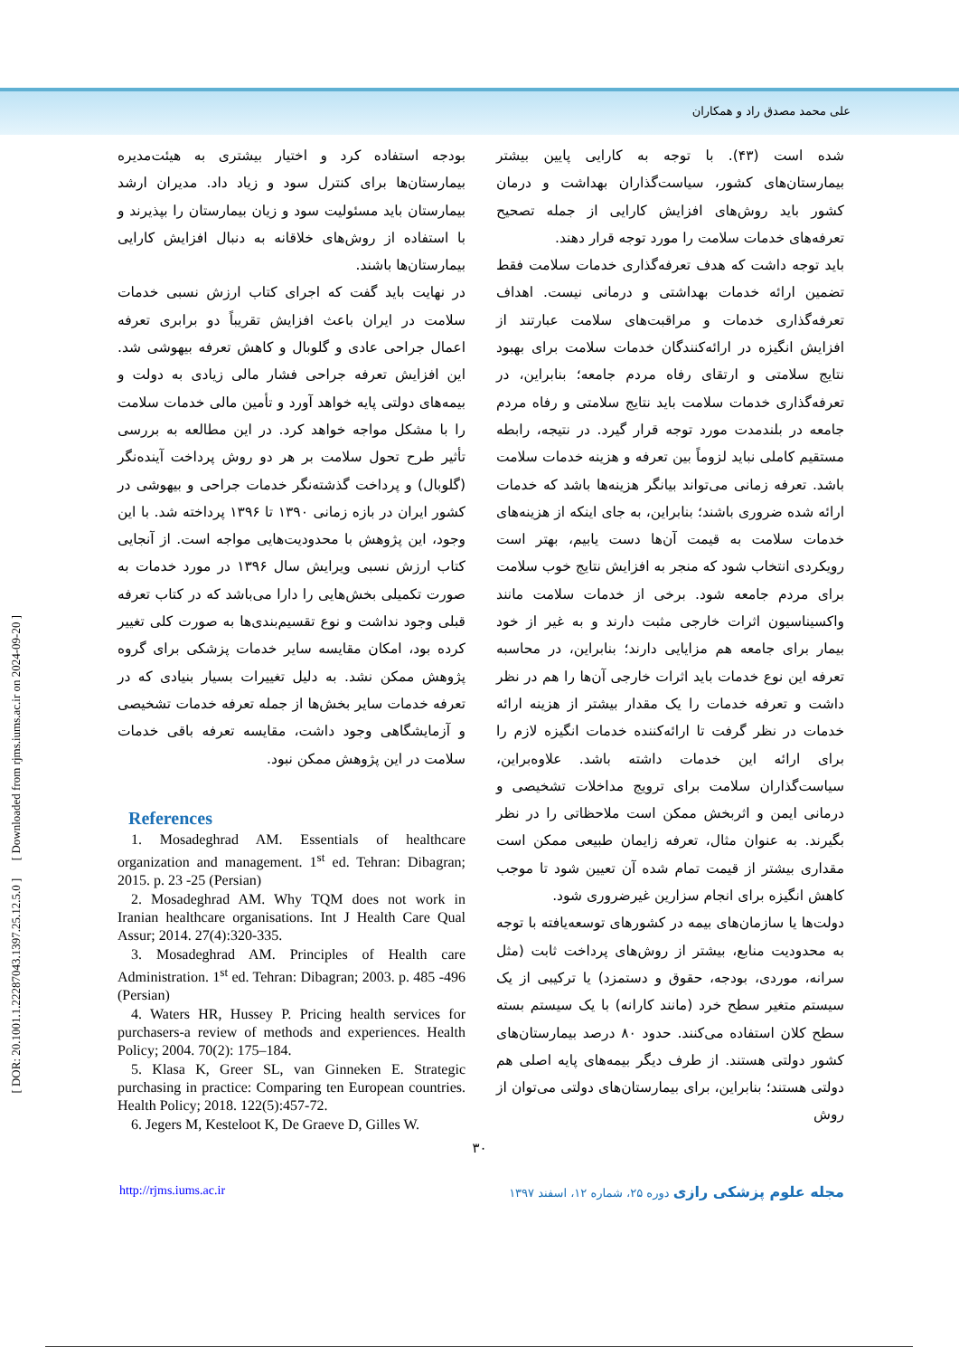علی محمد مصدق راد و همکاران
شده است (۴۳). با توجه به کارایی پایین بیشتر بیمارستان‌های کشور، سیاست‌گذاران بهداشت و درمان کشور باید روش‌های افزایش کارایی از جمله تصحیح تعرفه‌های خدمات سلامت را مورد توجه قرار دهند.
باید توجه داشت که هدف تعرفه‌گذاری خدمات سلامت فقط تضمین ارائه خدمات بهداشتی و درمانی نیست. اهداف تعرفه‌گذاری خدمات و مراقبت‌های سلامت عبارتند از افزایش انگیزه در ارائه‌کنندگان خدمات سلامت برای بهبود نتایج سلامتی و ارتقای رفاه مردم جامعه؛ بنابراین، در تعرفه‌گذاری خدمات سلامت باید نتایج سلامتی و رفاه مردم جامعه در بلندمدت مورد توجه قرار گیرد. در نتیجه، رابطه مستقیم کاملی نباید لزوماً بین تعرفه و هزینه خدمات سلامت باشد. تعرفه زمانی می‌تواند بیانگر هزینه‌ها باشد که خدمات ارائه شده ضروری باشند؛ بنابراین، به جای اینکه از هزینه‌های خدمات سلامت به قیمت آن‌ها دست یابیم، بهتر است رویکردی انتخاب شود که منجر به افزایش نتایج خوب سلامت برای مردم جامعه شود. برخی از خدمات سلامت مانند واکسیناسیون اثرات خارجی مثبت دارند و به غیر از خود بیمار برای جامعه هم مزایایی دارند؛ بنابراین، در محاسبه تعرفه این نوع خدمات باید اثرات خارجی آن‌ها را هم در نظر داشت و تعرفه خدمات را یک مقدار بیشتر از هزینه ارائه خدمات در نظر گرفت تا ارائه‌کننده خدمات انگیزه لازم را برای ارائه این خدمات داشته باشد. علاوه‌براین، سیاست‌گذاران سلامت برای ترویج مداخلات تشخیصی و درمانی ایمن و اثربخش ممکن است ملاحظاتی را در نظر بگیرند. به عنوان مثال، تعرفه زایمان طبیعی ممکن است مقداری بیشتر از قیمت تمام شده آن تعیین شود تا موجب کاهش انگیزه برای انجام سزارین غیرضروری شود.
دولت‌ها یا سازمان‌های بیمه در کشورهای توسعه‌یافته با توجه به محدودیت منابع، بیشتر از روش‌های پرداخت ثابت (مثل سرانه، موردی، بودجه، حقوق و دستمزد) یا ترکیبی از یک سیستم متغیر سطح خرد (مانند کارانه) با یک سیستم بسته سطح کلان استفاده می‌کنند. حدود ۸۰ درصد بیمارستان‌های کشور دولتی هستند. از طرف دیگر بیمه‌های پایه اصلی هم دولتی هستند؛ بنابراین، برای بیمارستان‌های دولتی می‌توان از روش
بودجه استفاده کرد و اختیار بیشتری به هیئت‌مدیره بیمارستان‌ها برای کنترل سود و زیاد داد. مدیران ارشد بیمارستان باید مسئولیت سود و زیان بیمارستان را بپذیرند و با استفاده از روش‌های خلاقانه به دنبال افزایش کارایی بیمارستان‌ها باشند.
در نهایت باید گفت که اجرای کتاب ارزش نسبی خدمات سلامت در ایران باعث افزایش تقریباً دو برابری تعرفه اعمال جراحی عادی و گلوبال و کاهش تعرفه بیهوشی شد. این افزایش تعرفه جراحی فشار مالی زیادی به دولت و بیمه‌های دولتی پایه خواهد آورد و تأمین مالی خدمات سلامت را با مشکل مواجه خواهد کرد. در این مطالعه به بررسی تأثیر طرح تحول سلامت بر هر دو روش پرداخت آینده‌نگر (گلوبال) و پرداخت گذشته‌نگر خدمات جراحی و بیهوشی در کشور ایران در بازه زمانی ۱۳۹۰ تا ۱۳۹۶ پرداخته شد. با این وجود، این پژوهش با محدودیت‌هایی مواجه است. از آنجایی کتاب ارزش نسبی ویرایش سال ۱۳۹۶ در مورد خدمات به صورت تکمیلی بخش‌هایی را دارا می‌باشد که در کتاب تعرفه قبلی وجود نداشت و نوع تقسیم‌بندی‌ها به صورت کلی تغییر کرده بود، امکان مقایسه سایر خدمات پزشکی برای گروه پژوهش ممکن نشد. به دلیل تغییرات بسیار بنیادی که در تعرفه خدمات سایر بخش‌ها از جمله تعرفه خدمات تشخیصی و آزمایشگاهی وجود داشت، مقایسه تعرفه باقی خدمات سلامت در این پژوهش ممکن نبود.
References
1. Mosadeghrad AM. Essentials of healthcare organization and management. 1<sup>st</sup> ed. Tehran: Dibagran; 2015. p. 23 -25 (Persian)
2. Mosadeghrad AM. Why TQM does not work in Iranian healthcare organisations. Int J Health Care Qual Assur; 2014. 27(4):320-335.
3. Mosadeghrad AM. Principles of Health care Administration. 1<sup>st</sup> ed. Tehran: Dibagran; 2003. p. 485 -496 (Persian)
4. Waters HR, Hussey P. Pricing health services for purchasers-a review of methods and experiences. Health Policy; 2004. 70(2): 175–184.
5. Klasa K, Greer SL, van Ginneken E. Strategic purchasing in practice: Comparing ten European countries. Health Policy; 2018. 122(5):457-72.
6. Jegers M, Kesteloot K, De Graeve D, Gilles W.
۳۰
http://rjms.iums.ac.ir مجله علوم پزشکی رازی دوره ۲۵، شماره ۱۲، اسفند ۱۳۹۷
[ DOR: 20.1001.1.22287043.1397.25.12.5.0 ] [ Downloaded from rjms.iums.ac.ir on 2024-09-20 ]